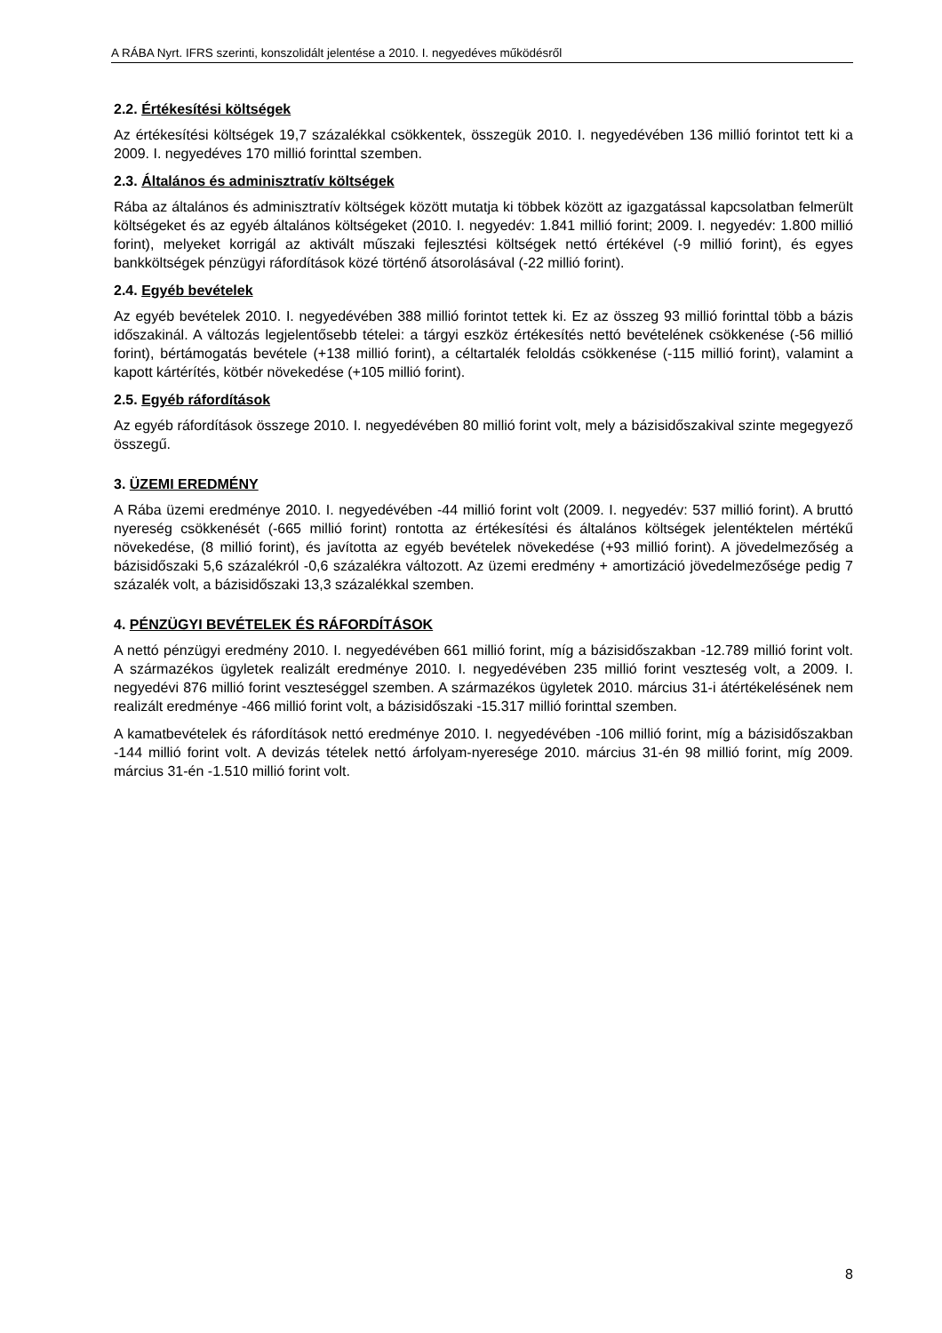A RÁBA Nyrt. IFRS szerinti, konszolidált jelentése a 2010. I. negyedéves működésről
2.2. Értékesítési költségek
Az értékesítési költségek 19,7 százalékkal csökkentek, összegük 2010. I. negyedévében 136 millió forintot tett ki a 2009. I. negyedéves 170 millió forinttal szemben.
2.3. Általános és adminisztratív költségek
Rába az általános és adminisztratív költségek között mutatja ki többek között az igazgatással kapcsolatban felmerült költségeket és az egyéb általános költségeket (2010. I. negyedév: 1.841 millió forint; 2009. I. negyedév: 1.800 millió forint), melyeket korrigál az aktivált műszaki fejlesztési költségek nettó értékével (-9 millió forint), és egyes bankköltségek pénzügyi ráfordítások közé történő átsorolásával (-22 millió forint).
2.4. Egyéb bevételek
Az egyéb bevételek 2010. I. negyedévében 388 millió forintot tettek ki. Ez az összeg 93 millió forinttal több a bázis időszakinál. A változás legjelentősebb tételei: a tárgyi eszköz értékesítés nettó bevételének csökkenése (-56 millió forint), bértámogatás bevétele (+138 millió forint), a céltartalék feloldás csökkenése (-115 millió forint), valamint a kapott kártérítés, kötbér növekedése (+105 millió forint).
2.5. Egyéb ráfordítások
Az egyéb ráfordítások összege 2010. I. negyedévében 80 millió forint volt, mely a bázisidőszakival szinte megegyező összegű.
3. ÜZEMI EREDMÉNY
A Rába üzemi eredménye 2010. I. negyedévében -44 millió forint volt (2009. I. negyedév: 537 millió forint). A bruttó nyereség csökkenését (-665 millió forint) rontotta az értékesítési és általános költségek jelentéktelen mértékű növekedése, (8 millió forint), és javította az egyéb bevételek növekedése (+93 millió forint). A jövedelmezőség a bázisidőszaki 5,6 százalékról -0,6 százalékra változott. Az üzemi eredmény + amortizáció jövedelmezősége pedig 7 százalék volt, a bázisidőszaki 13,3 százalékkal szemben.
4. PÉNZÜGYI BEVÉTELEK ÉS RÁFORDÍTÁSOK
A nettó pénzügyi eredmény 2010. I. negyedévében 661 millió forint, míg a bázisidőszakban -12.789 millió forint volt. A származékos ügyletek realizált eredménye 2010. I. negyedévében 235 millió forint veszteség volt, a 2009. I. negyedévi 876 millió forint veszteséggel szemben. A származékos ügyletek 2010. március 31-i átértékelésének nem realizált eredménye -466 millió forint volt, a bázisidőszaki -15.317 millió forinttal szemben.
A kamatbevételek és ráfordítások nettó eredménye 2010. I. negyedévében -106 millió forint, míg a bázisidőszakban -144 millió forint volt. A devizás tételek nettó árfolyam-nyeresége 2010. március 31-én 98 millió forint, míg 2009. március 31-én -1.510 millió forint volt.
8